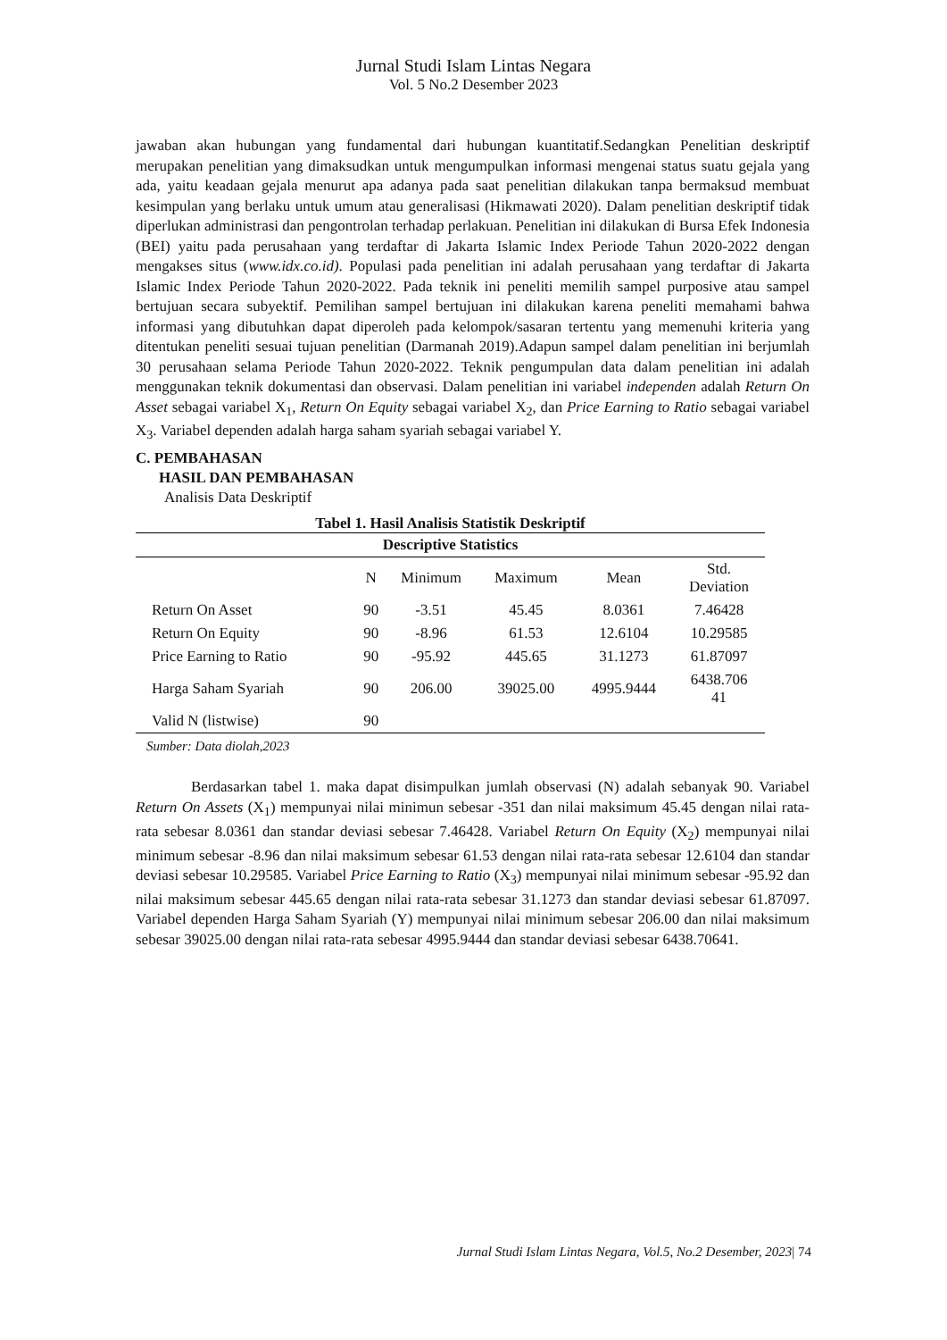Jurnal Studi Islam Lintas Negara
Vol. 5 No.2 Desember 2023
jawaban akan hubungan yang fundamental dari hubungan kuantitatif.Sedangkan Penelitian deskriptif merupakan penelitian yang dimaksudkan untuk mengumpulkan informasi mengenai status suatu gejala yang ada, yaitu keadaan gejala menurut apa adanya pada saat penelitian dilakukan tanpa bermaksud membuat kesimpulan yang berlaku untuk umum atau generalisasi (Hikmawati 2020). Dalam penelitian deskriptif tidak diperlukan administrasi dan pengontrolan terhadap perlakuan. Penelitian ini dilakukan di Bursa Efek Indonesia (BEI) yaitu pada perusahaan yang terdaftar di Jakarta Islamic Index Periode Tahun 2020-2022 dengan mengakses situs (www.idx.co.id). Populasi pada penelitian ini adalah perusahaan yang terdaftar di Jakarta Islamic Index Periode Tahun 2020-2022. Pada teknik ini peneliti memilih sampel purposive atau sampel bertujuan secara subyektif. Pemilihan sampel bertujuan ini dilakukan karena peneliti memahami bahwa informasi yang dibutuhkan dapat diperoleh pada kelompok/sasaran tertentu yang memenuhi kriteria yang ditentukan peneliti sesuai tujuan penelitian (Darmanah 2019).Adapun sampel dalam penelitian ini berjumlah 30 perusahaan selama Periode Tahun 2020-2022. Teknik pengumpulan data dalam penelitian ini adalah menggunakan teknik dokumentasi dan observasi. Dalam penelitian ini variabel independen adalah Return On Asset sebagai variabel X<sub>1</sub>, Return On Equity sebagai variabel X<sub>2</sub>, dan Price Earning to Ratio sebagai variabel X<sub>3</sub>. Variabel dependen adalah harga saham syariah sebagai variabel Y.
C. PEMBAHASAN
HASIL DAN PEMBAHASAN
Analisis Data Deskriptif
Tabel 1. Hasil Analisis Statistik Deskriptif
| Descriptive Statistics | | | | | |
| --- | --- | --- | --- | --- | --- |
| | N | Minimum | Maximum | Mean | Std. Deviation |
| Return On Asset | 90 | -3.51 | 45.45 | 8.0361 | 7.46428 |
| Return On Equity | 90 | -8.96 | 61.53 | 12.6104 | 10.29585 |
| Price Earning to Ratio | 90 | -95.92 | 445.65 | 31.1273 | 61.87097 |
| Harga Saham Syariah | 90 | 206.00 | 39025.00 | 4995.9444 | 6438.706 41 |
| Valid N (listwise) | 90 | | | | |
Sumber: Data diolah,2023
Berdasarkan tabel 1. maka dapat disimpulkan jumlah observasi (N) adalah sebanyak 90. Variabel Return On Assets (X<sub>1</sub>) mempunyai nilai minimun sebesar -351 dan nilai maksimum 45.45 dengan nilai rata-rata sebesar 8.0361 dan standar deviasi sebesar 7.46428. Variabel Return On Equity (X<sub>2</sub>) mempunyai nilai minimum sebesar -8.96 dan nilai maksimum sebesar 61.53 dengan nilai rata-rata sebesar 12.6104 dan standar deviasi sebesar 10.29585. Variabel Price Earning to Ratio (X<sub>3</sub>) mempunyai nilai minimum sebesar -95.92 dan nilai maksimum sebesar 445.65 dengan nilai rata-rata sebesar 31.1273 dan standar deviasi sebesar 61.87097. Variabel dependen Harga Saham Syariah (Y) mempunyai nilai minimum sebesar 206.00 dan nilai maksimum sebesar 39025.00 dengan nilai rata-rata sebesar 4995.9444 dan standar deviasi sebesar 6438.70641.
Jurnal Studi Islam Lintas Negara, Vol.5, No.2 Desember, 2023| 74